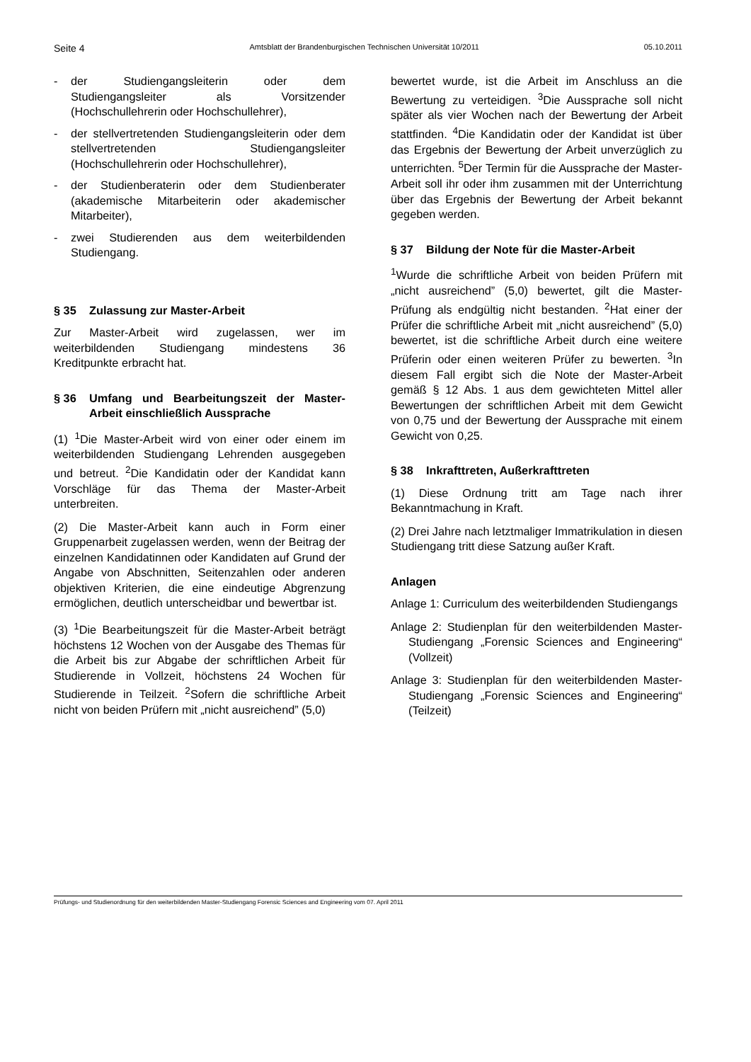Seite 4 Amtsblatt der Brandenburgischen Technischen Universität 10/2011 05.10.2011
- der Studiengangsleiterin oder dem Studiengangsleiter als Vorsitzender (Hochschullehrerin oder Hochschullehrer),
- der stellvertretenden Studiengangsleiterin oder dem stellvertretenden Studiengangsleiter (Hochschullehrerin oder Hochschullehrer),
- der Studienberaterin oder dem Studienberater (akademische Mitarbeiterin oder akademischer Mitarbeiter),
- zwei Studierenden aus dem weiterbildenden Studiengang.
§ 35 Zulassung zur Master-Arbeit
Zur Master-Arbeit wird zugelassen, wer im weiterbildenden Studiengang mindestens 36 Kreditpunkte erbracht hat.
§ 36 Umfang und Bearbeitungszeit der Master-Arbeit einschließlich Aussprache
(1) <sup>1</sup>Die Master-Arbeit wird von einer oder einem im weiterbildenden Studiengang Lehrenden ausgegeben und betreut. <sup>2</sup>Die Kandidatin oder der Kandidat kann Vorschläge für das Thema der Master-Arbeit unterbreiten.
(2) Die Master-Arbeit kann auch in Form einer Gruppenarbeit zugelassen werden, wenn der Beitrag der einzelnen Kandidatinnen oder Kandidaten auf Grund der Angabe von Abschnitten, Seitenzahlen oder anderen objektiven Kriterien, die eine eindeutige Abgrenzung ermöglichen, deutlich unterscheidbar und bewertbar ist.
(3) <sup>1</sup>Die Bearbeitungszeit für die Master-Arbeit beträgt höchstens 12 Wochen von der Ausgabe des Themas für die Arbeit bis zur Abgabe der schriftlichen Arbeit für Studierende in Vollzeit, höchstens 24 Wochen für Studierende in Teilzeit. <sup>2</sup>Sofern die schriftliche Arbeit nicht von beiden Prüfern mit „nicht ausreichend” (5,0)
bewertet wurde, ist die Arbeit im Anschluss an die Bewertung zu verteidigen. <sup>3</sup>Die Aussprache soll nicht später als vier Wochen nach der Bewertung der Arbeit stattfinden. <sup>4</sup>Die Kandidatin oder der Kandidat ist über das Ergebnis der Bewertung der Arbeit unverzüglich zu unterrichten. <sup>5</sup>Der Termin für die Aussprache der Master-Arbeit soll ihr oder ihm zusammen mit der Unterrichtung über das Ergebnis der Bewertung der Arbeit bekannt gegeben werden.
§ 37 Bildung der Note für die Master-Arbeit
<sup>1</sup> Wurde die schriftliche Arbeit von beiden Prüfern mit „nicht ausreichend” (5,0) bewertet, gilt die Master-Prüfung als endgültig nicht bestanden. <sup>2</sup>Hat einer der Prüfer die schriftliche Arbeit mit „nicht ausreichend” (5,0) bewertet, ist die schriftliche Arbeit durch eine weitere Prüferin oder einen weiteren Prüfer zu bewerten. <sup>3</sup>In diesem Fall ergibt sich die Note der Master-Arbeit gemäß § 12 Abs. 1 aus dem gewichteten Mittel aller Bewertungen der schriftlichen Arbeit mit dem Gewicht von 0,75 und der Bewertung der Aussprache mit einem Gewicht von 0,25.
§ 38 Inkrafttreten, Außerkrafttreten
(1) Diese Ordnung tritt am Tage nach ihrer Bekanntmachung in Kraft.
(2) Drei Jahre nach letztmaliger Immatrikulation in diesen Studiengang tritt diese Satzung außer Kraft.
Anlagen
Anlage 1: Curriculum des weiterbildenden Studiengangs
Anlage 2: Studienplan für den weiterbildenden Master-Studiengang „Forensic Sciences and Engineering“ (Vollzeit)
Anlage 3: Studienplan für den weiterbildenden Master-Studiengang „Forensic Sciences and Engineering“ (Teilzeit)
Prüfungs- und Studienordnung für den weiterbildenden Master-Studiengang Forensic Sciences and Engineering vom 07. April 2011